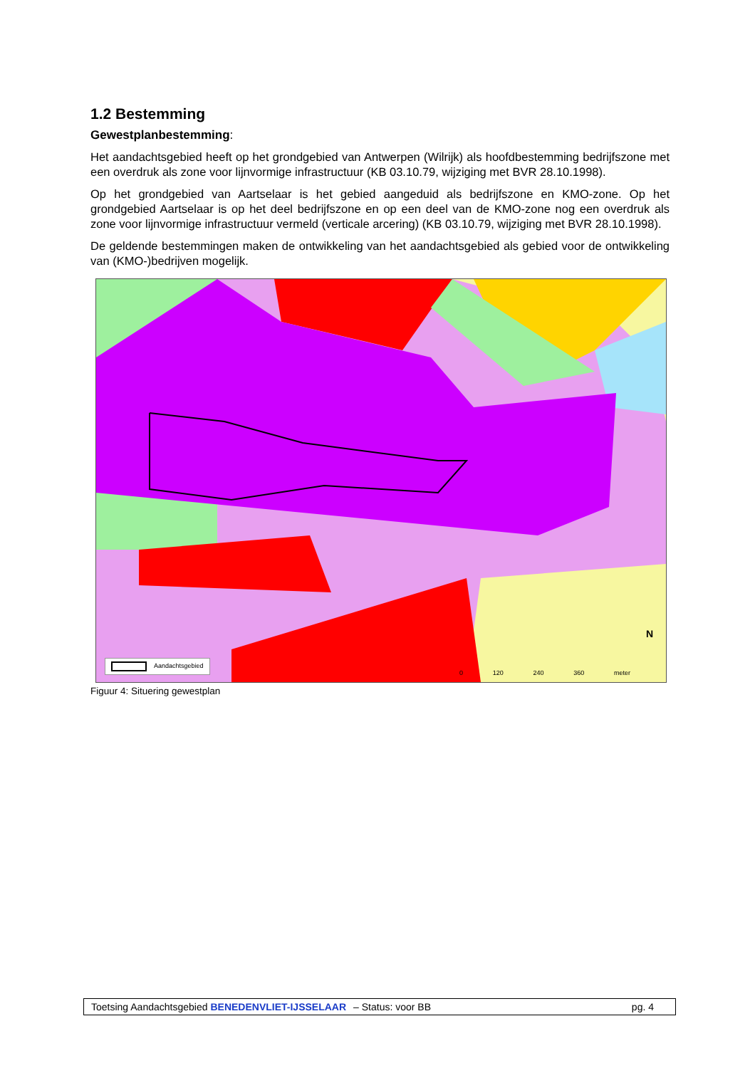1.2 Bestemming
Gewestplanbestemming:
Het aandachtsgebied heeft op het grondgebied van Antwerpen (Wilrijk) als hoofdbestemming bedrijfszone met een overdruk als zone voor lijnvormige infrastructuur (KB 03.10.79, wijziging met BVR 28.10.1998).
Op het grondgebied van Aartselaar is het gebied aangeduid als bedrijfszone en KMO-zone. Op het grondgebied Aartselaar is op het deel bedrijfszone en op een deel van de KMO-zone nog een overdruk als zone voor lijnvormige infrastructuur vermeld (verticale arcering) (KB 03.10.79, wijziging met BVR 28.10.1998).
De geldende bestemmingen maken de ontwikkeling van het aandachtsgebied als gebied voor de ontwikkeling van (KMO-)bedrijven mogelijk.
Aandachtsgebied 0 120 240 360 meter
N
Figuur 4: Situering gewestplan
Toetsing Aandachtsgebied BENEDENVLIET-IJSSELAAR – Status: voor BB pg. 4